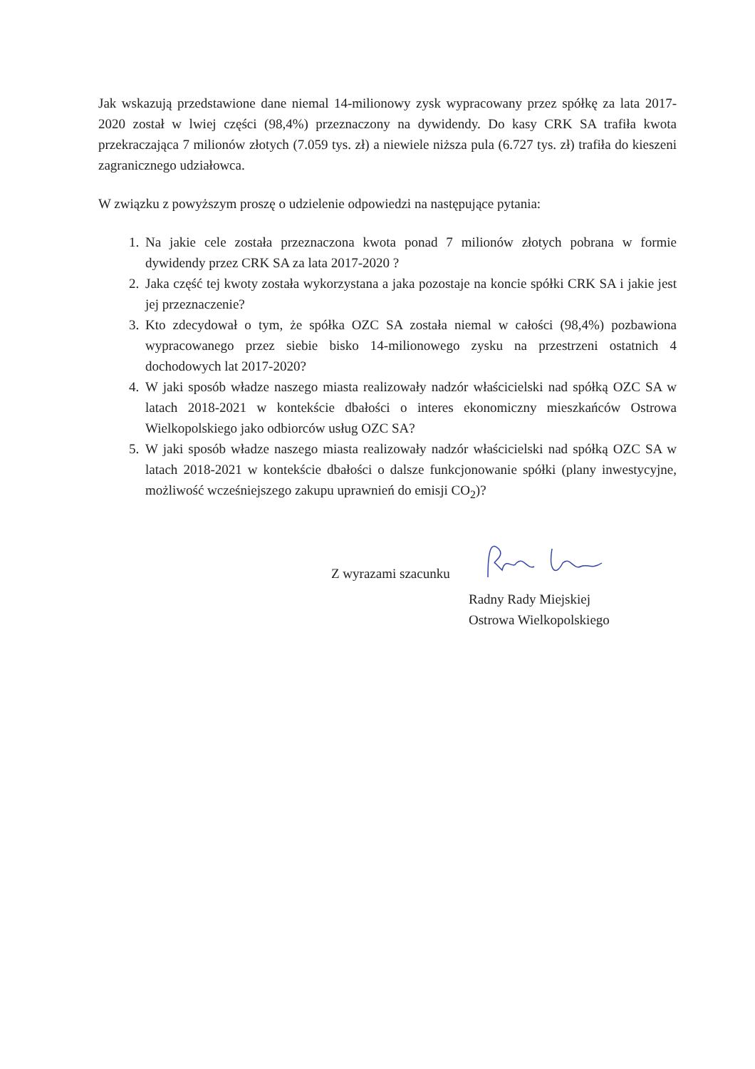Jak wskazują przedstawione dane niemal 14-milionowy zysk wypracowany przez spółkę za lata 2017-2020 został w lwiej części (98,4%) przeznaczony na dywidendy. Do kasy CRK SA trafiła kwota przekraczająca 7 milionów złotych (7.059 tys. zł) a niewiele niższa pula (6.727 tys. zł) trafiła do kieszeni zagranicznego udziałowca.
W związku z powyższym proszę o udzielenie odpowiedzi na następujące pytania:
1. Na jakie cele została przeznaczona kwota ponad 7 milionów złotych pobrana w formie dywidendy przez CRK SA za lata 2017-2020 ?
2. Jaka część tej kwoty została wykorzystana a jaka pozostaje na koncie spółki CRK SA i jakie jest jej przeznaczenie?
3. Kto zdecydował o tym, że spółka OZC SA została niemal w całości (98,4%) pozbawiona wypracowanego przez siebie bisko 14-milionowego zysku na przestrzeni ostatnich 4 dochodowych lat 2017-2020?
4. W jaki sposób władze naszego miasta realizowały nadzór właścicielski nad spółką OZC SA w latach 2018-2021 w kontekście dbałości o interes ekonomiczny mieszkańców Ostrowa Wielkopolskiego jako odbiorców usług OZC SA?
5. W jaki sposób władze naszego miasta realizowały nadzór właścicielski nad spółką OZC SA w latach 2018-2021 w kontekście dbałości o dalsze funkcjonowanie spółki (plany inwestycyjne, możliwość wcześniejszego zakupu uprawnień do emisji CO<sub>2</sub>)?
Z wyrazami szacunku
Radny Rady Miejskiej
Ostrowa Wielkopolskiego